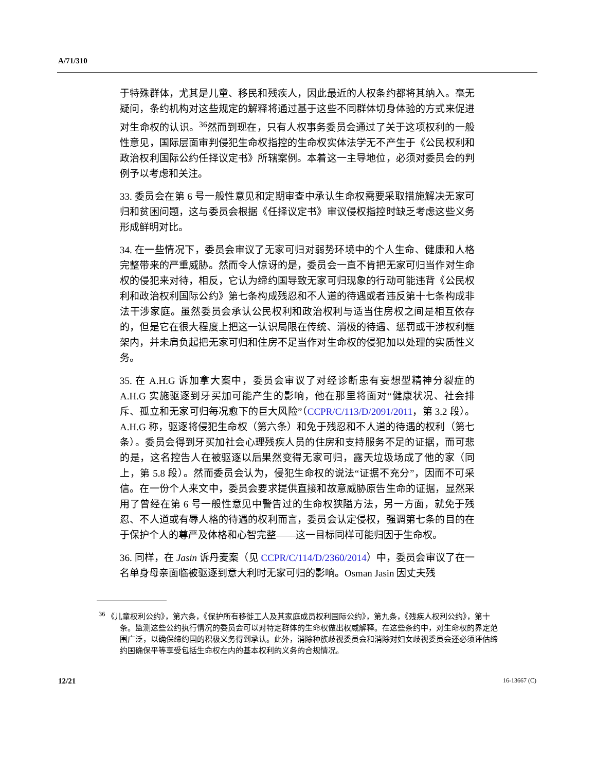A/71/310
于特殊群体，尤其是儿童、移民和残疾人，因此最近的人权条约都将其纳入。毫无疑问，条约机构对这些规定的解释将通过基于这些不同群体切身体验的方式来促进对生命权的认识。<sup>36</sup>然而到现在，只有人权事务委员会通过了关于这项权利的一般性意见，国际层面审判侵犯生命权指控的生命权实体法学无不产生于《公民权利和政治权利国际公约任择议定书》所辖案例。本着这一主导地位，必须对委员会的判例予以考虑和关注。
33. 委员会在第 6 号一般性意见和定期审查中承认生命权需要采取措施解决无家可归和贫困问题，这与委员会根据《任择议定书》审议侵权指控时缺乏考虑这些义务形成鲜明对比。
34. 在一些情况下，委员会审议了无家可归对弱势环境中的个人生命、健康和人格完整带来的严重威胁。然而令人惊讶的是，委员会一直不肯把无家可归当作对生命权的侵犯来对待，相反，它认为缔约国导致无家可归现象的行动可能违背《公民权利和政治权利国际公约》第七条构成残忍和不人道的待遇或者违反第十七条构成非法干涉家庭。虽然委员会承认公民权利和政治权利与适当住房权之间是相互依存的，但是它在很大程度上把这一认识局限在传统、消极的待遇、惩罚或干涉权利框架内，并未肩负起把无家可归和住房不足当作对生命权的侵犯加以处理的实质性义务。
35. 在 A.H.G 诉加拿大案中，委员会审议了对经诊断患有妄想型精神分裂症的 A.H.G 实施驱逐到牙买加可能产生的影响，他在那里将面对“健康状况、社会排斥、孤立和无家可归每况愈下的巨大风险”（CCPR/C/113/D/2091/2011，第 3.2 段）。A.H.G 称，驱逐将侵犯生命权（第六条）和免于残忍和不人道的待遇的权利（第七条）。委员会得到牙买加社会心理残疾人员的住房和支持服务不足的证据，而可悲的是，这名控告人在被驱逐以后果然变得无家可归，露天垃圾场成了他的家（同上，第 5.8 段）。然而委员会认为，侵犯生命权的说法“证据不充分”，因而不可采信。在一份个人来文中，委员会要求提供直接和故意威胁原告生命的证据，显然采用了曾经在第 6 号一般性意见中警告过的生命权狭隘方法，另一方面，就免于残忍、不人道或有辱人格的待遇的权利而言，委员会认定侵权，强调第七条的目的在于保护个人的尊严及体格和心智完整——这一目标同样可能归因于生命权。
36. 同样，在 Jasin 诉丹麦案（见 CCPR/C/114/D/2360/2014）中，委员会审议了在一名单身母亲面临被驱逐到意大利时无家可归的影响。Osman Jasin 因丈夫残
<sup>36</sup> 《儿童权利公约》，第六条，《保护所有移徙工人及其家庭成员权利国际公约》，第九条，《残疾人权利公约》，第十条。监测这些公约执行情况的委员会可以对特定群体的生命权做出权威解释。在这些条约中，对生命权的界定范围广泛，以确保缔约国的积极义务得到承认。此外，消除种族歧视委员会和消除对妇女歧视委员会还必须评估缔约国确保平等享受包括生命权在内的基本权利的义务的合规情况。
12/21 16-13667 (C)